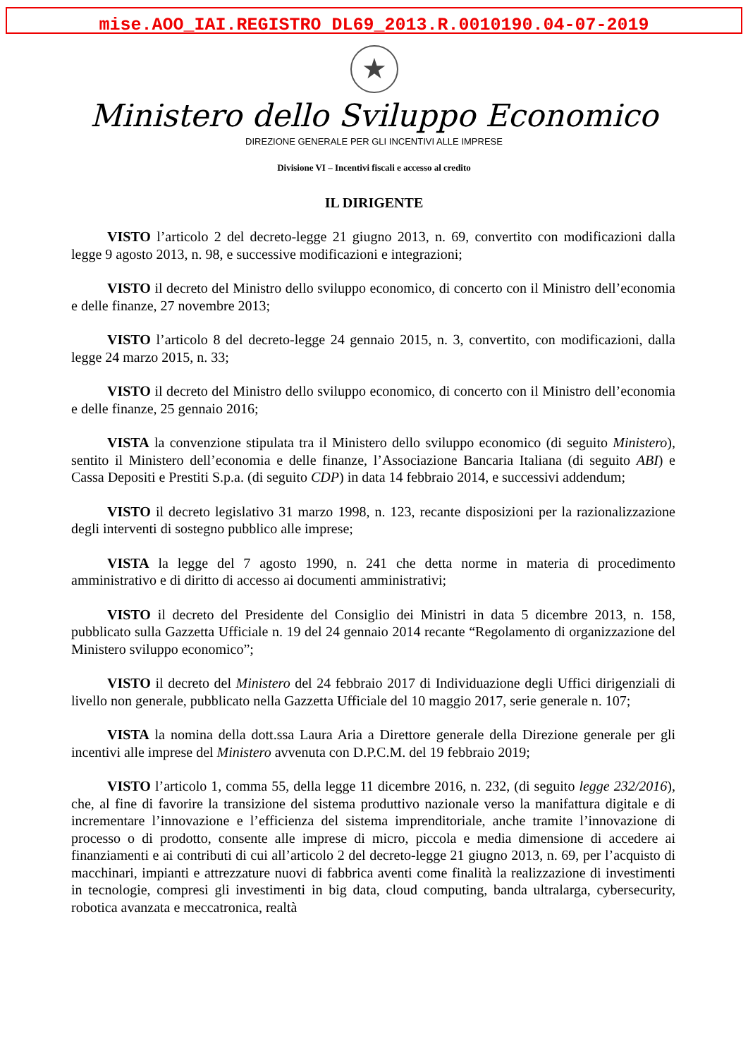mise.AOO_IAI.REGISTRO DL69_2013.R.0010190.04-07-2019
★
Ministero dello Sviluppo Economico
DIREZIONE GENERALE PER GLI INCENTIVI ALLE IMPRESE
Divisione VI – Incentivi fiscali e accesso al credito
IL DIRIGENTE
VISTO l’articolo 2 del decreto-legge 21 giugno 2013, n. 69, convertito con modificazioni dalla legge 9 agosto 2013, n. 98, e successive modificazioni e integrazioni;
VISTO il decreto del Ministro dello sviluppo economico, di concerto con il Ministro dell’economia e delle finanze, 27 novembre 2013;
VISTO l’articolo 8 del decreto-legge 24 gennaio 2015, n. 3, convertito, con modificazioni, dalla legge 24 marzo 2015, n. 33;
VISTO il decreto del Ministro dello sviluppo economico, di concerto con il Ministro dell’economia e delle finanze, 25 gennaio 2016;
VISTA la convenzione stipulata tra il Ministero dello sviluppo economico (di seguito Ministero), sentito il Ministero dell’economia e delle finanze, l’Associazione Bancaria Italiana (di seguito ABI) e Cassa Depositi e Prestiti S.p.a. (di seguito CDP) in data 14 febbraio 2014, e successivi addendum;
VISTO il decreto legislativo 31 marzo 1998, n. 123, recante disposizioni per la razionalizzazione degli interventi di sostegno pubblico alle imprese;
VISTA la legge del 7 agosto 1990, n. 241 che detta norme in materia di procedimento amministrativo e di diritto di accesso ai documenti amministrativi;
VISTO il decreto del Presidente del Consiglio dei Ministri in data 5 dicembre 2013, n. 158, pubblicato sulla Gazzetta Ufficiale n. 19 del 24 gennaio 2014 recante “Regolamento di organizzazione del Ministero sviluppo economico”;
VISTO il decreto del Ministero del 24 febbraio 2017 di Individuazione degli Uffici dirigenziali di livello non generale, pubblicato nella Gazzetta Ufficiale del 10 maggio 2017, serie generale n. 107;
VISTA la nomina della dott.ssa Laura Aria a Direttore generale della Direzione generale per gli incentivi alle imprese del Ministero avvenuta con D.P.C.M. del 19 febbraio 2019;
VISTO l’articolo 1, comma 55, della legge 11 dicembre 2016, n. 232, (di seguito legge 232/2016), che, al fine di favorire la transizione del sistema produttivo nazionale verso la manifattura digitale e di incrementare l’innovazione e l’efficienza del sistema imprenditoriale, anche tramite l’innovazione di processo o di prodotto, consente alle imprese di micro, piccola e media dimensione di accedere ai finanziamenti e ai contributi di cui all’articolo 2 del decreto-legge 21 giugno 2013, n. 69, per l’acquisto di macchinari, impianti e attrezzature nuovi di fabbrica aventi come finalità la realizzazione di investimenti in tecnologie, compresi gli investimenti in big data, cloud computing, banda ultralarga, cybersecurity, robotica avanzata e meccatronica, realtà